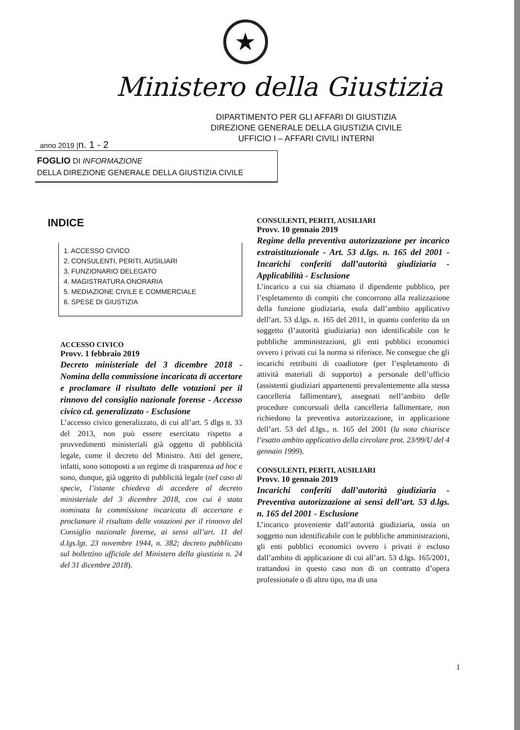★
Ministero della Giustizia
DIPARTIMENTO PER GLI AFFARI DI GIUSTIZIA
DIREZIONE GENERALE DELLA GIUSTIZIA CIVILE
UFFICIO I – AFFARI CIVILI INTERNI
anno 2019 |n. 1 - 2
FOGLIO DI INFORMAZIONE
DELLA DIREZIONE GENERALE DELLA GIUSTIZIA CIVILE
INDICE
1. ACCESSO CIVICO
2. CONSULENTI, PERITI, AUSILIARI
3. FUNZIONARIO DELEGATO
4. MAGISTRATURA ONORARIA
5. MEDIAZIONE CIVILE E COMMERCIALE
6. SPESE DI GIUSTIZIA
ACCESSO CIVICO
Provv. 1 febbraio 2019
Decreto ministeriale del 3 dicembre 2018 - Nomina della commissione incaricata di accertare e proclamare il risultato delle votazioni per il rinnovo del consiglio nazionale forense - Accesso civico cd. generalizzato - Esclusione
L’accesso civico generalizzato, di cui all’art. 5 dlgs n. 33 del 2013, non può essere esercitato rispetto a provvedimenti ministeriali già oggetto di pubblicità legale, come il decreto del Ministro. Atti del genere, infatti, sono sottoposti a un regime di trasparenza ad hoc e sono, dunque, già oggetto di pubblicità legale (nel caso di specie, l’istante chiedeva di accedere al decreto ministeriale del 3 dicembre 2018, con cui è stata nominata la commissione incaricata di accertare e proclamare il risultato delle votazioni per il rinnovo del Consiglio nazionale forense, ai sensi all’art. 11 del d.lgs.lgt. 23 novembre 1944, n. 382; decreto pubblicato sul bollettino ufficiale del Ministero della giustizia n. 24 del 31 dicembre 2018).
CONSULENTI, PERITI, AUSILIARI
Provv. 10 gennaio 2019
Regime della preventiva autorizzazione per incarico extraistituzionale - Art. 53 d.lgs. n. 165 del 2001 - Incarichi conferiti dall’autorità giudiziaria - Applicabilità - Esclusione
L’incarico a cui sia chiamato il dipendente pubblico, per l’espletamento di compiti che concorrono alla realizzazione della funzione giudiziaria, esula dall’ambito applicativo dell’art. 53 d.lgs. n. 165 del 2011, in quanto conferito da un soggetto (l’autorità giudiziaria) non identificabile con le pubbliche amministrazioni, gli enti pubblici economici ovvero i privati cui la norma si riferisce. Ne consegue che gli incarichi retribuiti di coadiutore (per l’espletamento di attività materiali di supporto) a personale dell’ufficio (assistenti giudiziari appartenenti prevalentemente alla stessa cancelleria fallimentare), assegnati nell’ambito delle procedure concorsuali della cancelleria fallimentare, non richiedono la preventiva autorizzazione, in applicazione dell’art. 53 del d.lgs., n. 165 del 2001 (la nota chiarisce l’esatto ambito applicativo della circolare prot. 23/99/U del 4 gennaio 1999).
CONSULENTI, PERITI, AUSILIARI
Provv. 10 gennaio 2019
Incarichi conferiti dall’autorità giudiziaria - Preventiva autorizzazione ai sensi dell’art. 53 d.lgs. n. 165 del 2001 - Esclusione
L’incarico proveniente dall’autorità giudiziaria, ossia un soggetto non identificabile con le pubbliche amministrazioni, gli enti pubblici economici ovvero i privati è escluso dall’ambito di applicazione di cui all’art. 53 d.lgs. 165/2001, trattandosi in questo caso non di un contratto d’opera professionale o di altro tipo, ma di una
1